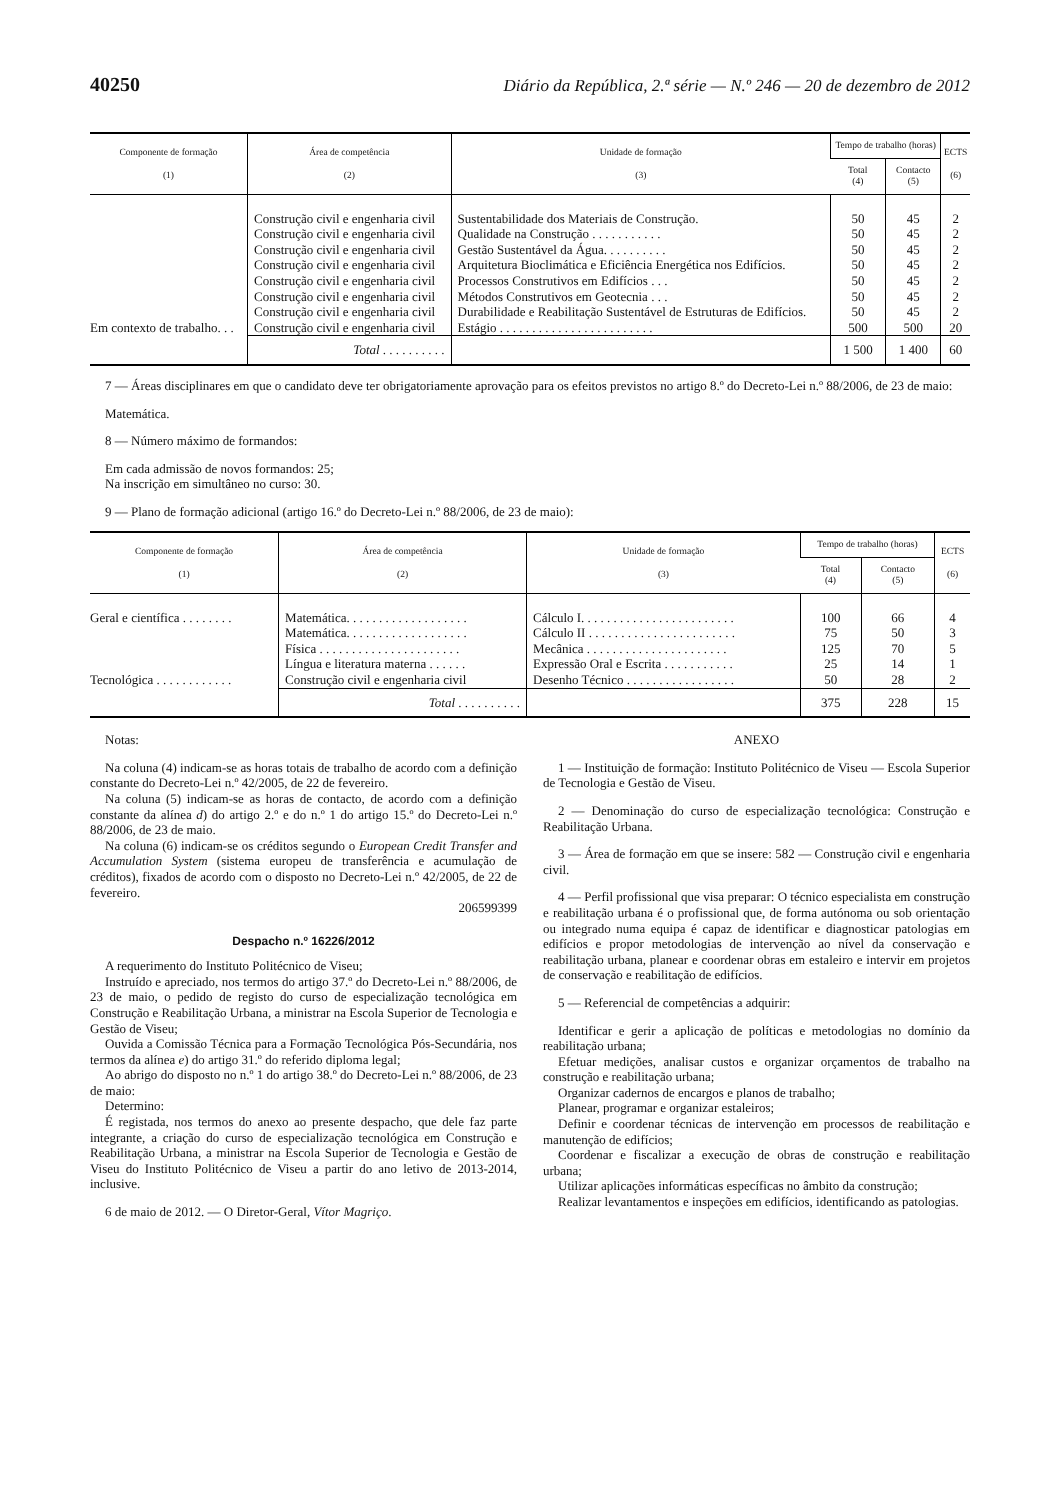40250 Diário da República, 2.ª série — N.º 246 — 20 de dezembro de 2012
| Componente de formação (1) | Área de competência (2) | Unidade de formação (3) | Tempo de trabalho (horas) | | ECTS (6) |
| --- | --- | --- | --- | --- | --- |
| | | | Total (4) | Contacto (5) | |
| | Construção civil e engenharia civil | Sustentabilidade dos Materiais de Construção. | 50 | 45 | 2 |
| | Construção civil e engenharia civil | Qualidade na Construção . . . . . . . . . . . | 50 | 45 | 2 |
| | Construção civil e engenharia civil | Gestão Sustentável da Água. . . . . . . . . . | 50 | 45 | 2 |
| | Construção civil e engenharia civil | Arquitetura Bioclimática e Eficiência Energética nos Edifícios. | 50 | 45 | 2 |
| | Construção civil e engenharia civil | Processos Construtivos em Edifícios . . . | 50 | 45 | 2 |
| | Construção civil e engenharia civil | Métodos Construtivos em Geotecnia . . . | 50 | 45 | 2 |
| | Construção civil e engenharia civil | Durabilidade e Reabilitação Sustentável de Estruturas de Edifícios. | 50 | 45 | 2 |
| Em contexto de trabalho. . . | Construção civil e engenharia civil | Estágio . . . . . . . . . . . . . . . . . . . . . . . . | 500 | 500 | 20 |
| | Total . . . . . . . . . . | | 1 500 | 1 400 | 60 |
7 — Áreas disciplinares em que o candidato deve ter obrigatoriamente aprovação para os efeitos previstos no artigo 8.º do Decreto-Lei n.º 88/2006, de 23 de maio:
Matemática.
8 — Número máximo de formandos:
Em cada admissão de novos formandos: 25;
Na inscrição em simultâneo no curso: 30.
9 — Plano de formação adicional (artigo 16.º do Decreto-Lei n.º 88/2006, de 23 de maio):
| Componente de formação (1) | Área de competência (2) | Unidade de formação (3) | Tempo de trabalho (horas) | | ECTS (6) |
| --- | --- | --- | --- | --- | --- |
| | | | Total (4) | Contacto (5) | |
| Geral e científica . . . . . . . . | Matemática. . . . . . . . . . . . . . . . . . . | Cálculo I. . . . . . . . . . . . . . . . . . . . . . . . | 100 | 66 | 4 |
| | Matemática. . . . . . . . . . . . . . . . . . . | Cálculo II . . . . . . . . . . . . . . . . . . . . . . . | 75 | 50 | 3 |
| | Física . . . . . . . . . . . . . . . . . . . . . . | Mecânica . . . . . . . . . . . . . . . . . . . . . . | 125 | 70 | 5 |
| | Língua e literatura materna . . . . . . | Expressão Oral e Escrita . . . . . . . . . . . | 25 | 14 | 1 |
| Tecnológica . . . . . . . . . . . . | Construção civil e engenharia civil | Desenho Técnico . . . . . . . . . . . . . . . . . | 50 | 28 | 2 |
| | Total . . . . . . . . . . | | 375 | 228 | 15 |
Notas:
Na coluna (4) indicam-se as horas totais de trabalho de acordo com a definição constante do Decreto-Lei n.º 42/2005, de 22 de fevereiro.
Na coluna (5) indicam-se as horas de contacto, de acordo com a definição constante da alínea d) do artigo 2.º e do n.º 1 do artigo 15.º do Decreto-Lei n.º 88/2006, de 23 de maio.
Na coluna (6) indicam-se os créditos segundo o European Credit Transfer and Accumulation System (sistema europeu de transferência e acumulação de créditos), fixados de acordo com o disposto no Decreto-Lei n.º 42/2005, de 22 de fevereiro.
206599399
Despacho n.º 16226/2012
A requerimento do Instituto Politécnico de Viseu;
Instruído e apreciado, nos termos do artigo 37.º do Decreto-Lei n.º 88/2006, de 23 de maio, o pedido de registo do curso de especialização tecnológica em Construção e Reabilitação Urbana, a ministrar na Escola Superior de Tecnologia e Gestão de Viseu;
Ouvida a Comissão Técnica para a Formação Tecnológica Pós-Secundária, nos termos da alínea e) do artigo 31.º do referido diploma legal;
Ao abrigo do disposto no n.º 1 do artigo 38.º do Decreto-Lei n.º 88/2006, de 23 de maio:
Determino:
É registada, nos termos do anexo ao presente despacho, que dele faz parte integrante, a criação do curso de especialização tecnológica em Construção e Reabilitação Urbana, a ministrar na Escola Superior de Tecnologia e Gestão de Viseu do Instituto Politécnico de Viseu a partir do ano letivo de 2013-2014, inclusive.
6 de maio de 2012. — O Diretor-Geral, Vítor Magriço.
ANEXO
1 — Instituição de formação: Instituto Politécnico de Viseu — Escola Superior de Tecnologia e Gestão de Viseu.
2 — Denominação do curso de especialização tecnológica: Construção e Reabilitação Urbana.
3 — Área de formação em que se insere: 582 — Construção civil e engenharia civil.
4 — Perfil profissional que visa preparar: O técnico especialista em construção e reabilitação urbana é o profissional que, de forma autónoma ou sob orientação ou integrado numa equipa é capaz de identificar e diagnosticar patologias em edifícios e propor metodologias de intervenção ao nível da conservação e reabilitação urbana, planear e coordenar obras em estaleiro e intervir em projetos de conservação e reabilitação de edifícios.
5 — Referencial de competências a adquirir:
Identificar e gerir a aplicação de políticas e metodologias no domínio da reabilitação urbana;
Efetuar medições, analisar custos e organizar orçamentos de trabalho na construção e reabilitação urbana;
Organizar cadernos de encargos e planos de trabalho;
Planear, programar e organizar estaleiros;
Definir e coordenar técnicas de intervenção em processos de reabilitação e manutenção de edifícios;
Coordenar e fiscalizar a execução de obras de construção e reabilitação urbana;
Utilizar aplicações informáticas específicas no âmbito da construção;
Realizar levantamentos e inspeções em edifícios, identificando as patologias.